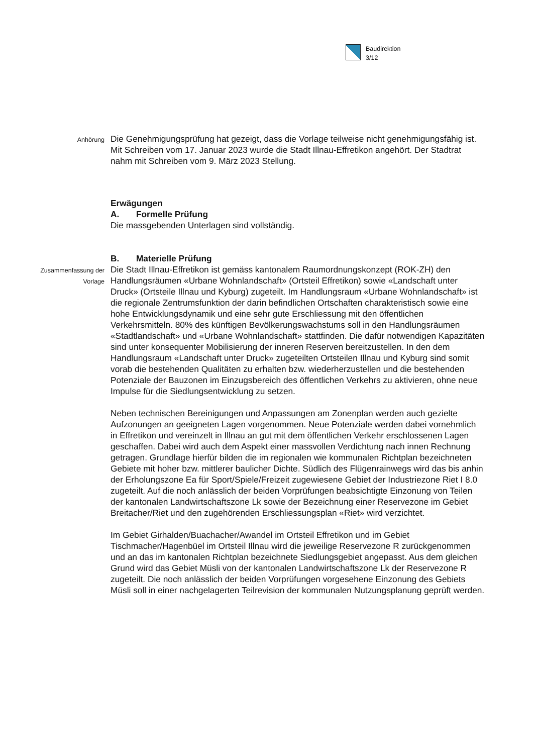Baudirektion
3/12
Anhörung
Die Genehmigungsprüfung hat gezeigt, dass die Vorlage teilweise nicht genehmigungsfähig ist. Mit Schreiben vom 17. Januar 2023 wurde die Stadt Illnau-Effretikon angehört. Der Stadtrat nahm mit Schreiben vom 9. März 2023 Stellung.
Erwägungen
A. Formelle Prüfung
Die massgebenden Unterlagen sind vollständig.
B. Materielle Prüfung
Zusammenfassung der Vorlage
Die Stadt Illnau-Effretikon ist gemäss kantonalem Raumordnungskonzept (ROK-ZH) den Handlungsräumen «Urbane Wohnlandschaft» (Ortsteil Effretikon) sowie «Landschaft unter Druck» (Ortsteile Illnau und Kyburg) zugeteilt. Im Handlungsraum «Urbane Wohnlandschaft» ist die regionale Zentrumsfunktion der darin befindlichen Ortschaften charakteristisch sowie eine hohe Entwicklungsdynamik und eine sehr gute Erschliessung mit den öffentlichen Verkehrsmitteln. 80% des künftigen Bevölkerungswachstums soll in den Handlungsräumen «Stadtlandschaft» und «Urbane Wohnlandschaft» stattfinden. Die dafür notwendigen Kapazitäten sind unter konsequenter Mobilisierung der inneren Reserven bereitzustellen. In den dem Handlungsraum «Landschaft unter Druck» zugeteilten Ortsteilen Illnau und Kyburg sind somit vorab die bestehenden Qualitäten zu erhalten bzw. wiederherzustellen und die bestehenden Potenziale der Bauzonen im Einzugsbereich des öffentlichen Verkehrs zu aktivieren, ohne neue Impulse für die Siedlungsentwicklung zu setzen.
Neben technischen Bereinigungen und Anpassungen am Zonenplan werden auch gezielte Aufzonungen an geeigneten Lagen vorgenommen. Neue Potenziale werden dabei vornehmlich in Effretikon und vereinzelt in Illnau an gut mit dem öffentlichen Verkehr erschlossenen Lagen geschaffen. Dabei wird auch dem Aspekt einer massvollen Verdichtung nach innen Rechnung getragen. Grundlage hierfür bilden die im regionalen wie kommunalen Richtplan bezeichneten Gebiete mit hoher bzw. mittlerer baulicher Dichte. Südlich des Flügenrainwegs wird das bis anhin der Erholungszone Ea für Sport/Spiele/Freizeit zugewiesene Gebiet der Industriezone Riet I 8.0 zugeteilt. Auf die noch anlässlich der beiden Vorprüfungen beabsichtigte Einzonung von Teilen der kantonalen Landwirtschaftszone Lk sowie der Bezeichnung einer Reservezone im Gebiet Breitacher/Riet und den zugehörenden Erschliessungsplan «Riet» wird verzichtet.
Im Gebiet Girhalden/Buachacher/Awandel im Ortsteil Effretikon und im Gebiet Tischmacher/Hagenbüel im Ortsteil Illnau wird die jeweilige Reservezone R zurückgenommen und an das im kantonalen Richtplan bezeichnete Siedlungsgebiet angepasst. Aus dem gleichen Grund wird das Gebiet Müsli von der kantonalen Landwirtschaftszone Lk der Reservezone R zugeteilt. Die noch anlässlich der beiden Vorprüfungen vorgesehene Einzonung des Gebiets Müsli soll in einer nachgelagerten Teilrevision der kommunalen Nutzungsplanung geprüft werden.